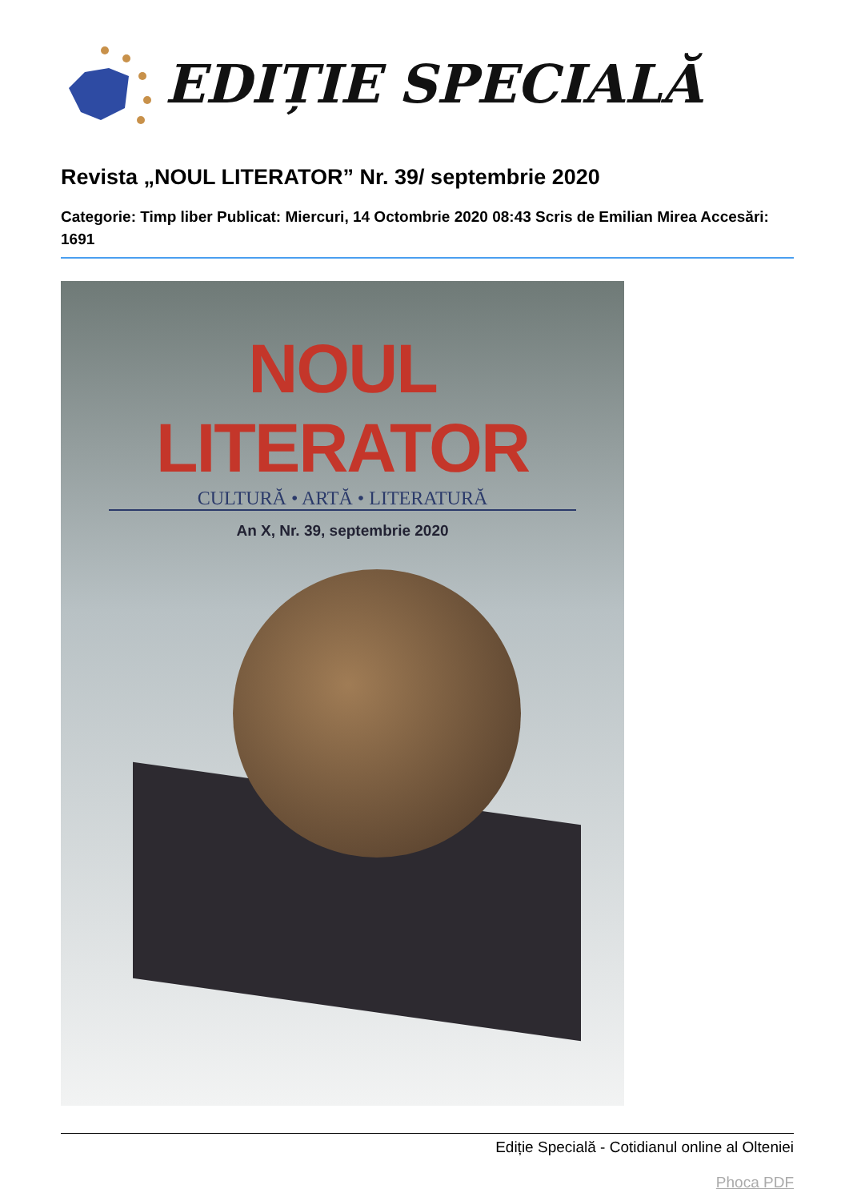EDIȚIE SPECIALĂ
Revista „NOUL LITERATOR” Nr. 39/ septembrie 2020
Categorie: Timp liber Publicat: Miercuri, 14 Octombrie 2020 08:43 Scris de Emilian Mirea Accesări: 1691
NOUL LITERATOR
CULTURĂ • ARTĂ • LITERATURĂ
An X, Nr. 39, septembrie 2020
Ediție Specială - Cotidianul online al Olteniei
Phoca PDF